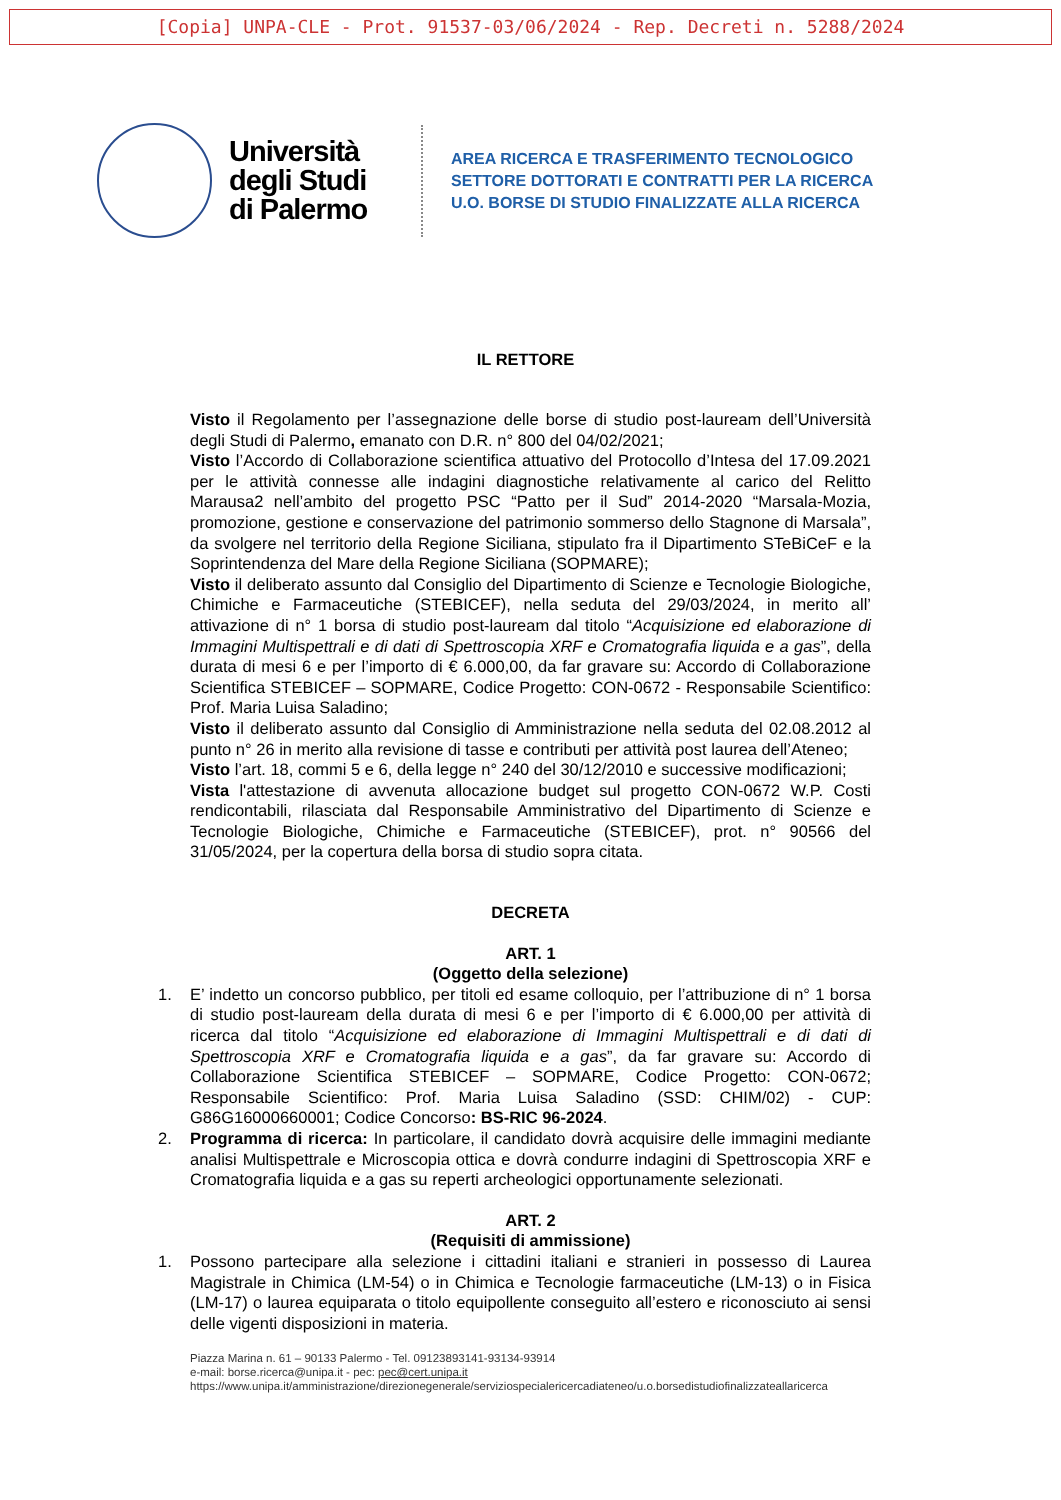[Copia] UNPA-CLE - Prot. 91537-03/06/2024 - Rep. Decreti n. 5288/2024
Università degli Studi di Palermo
AREA RICERCA E TRASFERIMENTO TECNOLOGICO
SETTORE DOTTORATI E CONTRATTI PER LA RICERCA
U.O. BORSE DI STUDIO FINALIZZATE ALLA RICERCA
IL RETTORE
Visto il Regolamento per l’assegnazione delle borse di studio post-lauream dell’Università degli Studi di Palermo, emanato con D.R. n° 800 del 04/02/2021;
Visto l’Accordo di Collaborazione scientifica attuativo del Protocollo d’Intesa del 17.09.2021 per le attività connesse alle indagini diagnostiche relativamente al carico del Relitto Marausa2 nell’ambito del progetto PSC “Patto per il Sud” 2014-2020 “Marsala-Mozia, promozione, gestione e conservazione del patrimonio sommerso dello Stagnone di Marsala”, da svolgere nel territorio della Regione Siciliana, stipulato fra il Dipartimento STeBiCeF e la Soprintendenza del Mare della Regione Siciliana (SOPMARE);
Visto il deliberato assunto dal Consiglio del Dipartimento di Scienze e Tecnologie Biologiche, Chimiche e Farmaceutiche (STEBICEF), nella seduta del 29/03/2024, in merito all’ attivazione di n° 1 borsa di studio post-lauream dal titolo “Acquisizione ed elaborazione di Immagini Multispettrali e di dati di Spettroscopia XRF e Cromatografia liquida e a gas”, della durata di mesi 6 e per l’importo di € 6.000,00, da far gravare su: Accordo di Collaborazione Scientifica STEBICEF – SOPMARE, Codice Progetto: CON-0672 - Responsabile Scientifico: Prof. Maria Luisa Saladino;
Visto il deliberato assunto dal Consiglio di Amministrazione nella seduta del 02.08.2012 al punto n° 26 in merito alla revisione di tasse e contributi per attività post laurea dell’Ateneo;
Visto l’art. 18, commi 5 e 6, della legge n° 240 del 30/12/2010 e successive modificazioni;
Vista l'attestazione di avvenuta allocazione budget sul progetto CON-0672 W.P. Costi rendicontabili, rilasciata dal Responsabile Amministrativo del Dipartimento di Scienze e Tecnologie Biologiche, Chimiche e Farmaceutiche (STEBICEF), prot. n° 90566 del 31/05/2024, per la copertura della borsa di studio sopra citata.
DECRETA
ART. 1
(Oggetto della selezione)
1. E’ indetto un concorso pubblico, per titoli ed esame colloquio, per l’attribuzione di n° 1 borsa di studio post-lauream della durata di mesi 6 e per l’importo di € 6.000,00 per attività di ricerca dal titolo “Acquisizione ed elaborazione di Immagini Multispettrali e di dati di Spettroscopia XRF e Cromatografia liquida e a gas”, da far gravare su: Accordo di Collaborazione Scientifica STEBICEF – SOPMARE, Codice Progetto: CON-0672; Responsabile Scientifico: Prof. Maria Luisa Saladino (SSD: CHIM/02) - CUP: G86G16000660001; Codice Concorso: BS-RIC 96-2024.
2. Programma di ricerca: In particolare, il candidato dovrà acquisire delle immagini mediante analisi Multispettrale e Microscopia ottica e dovrà condurre indagini di Spettroscopia XRF e Cromatografia liquida e a gas su reperti archeologici opportunamente selezionati.
ART. 2
(Requisiti di ammissione)
1. Possono partecipare alla selezione i cittadini italiani e stranieri in possesso di Laurea Magistrale in Chimica (LM-54) o in Chimica e Tecnologie farmaceutiche (LM-13) o in Fisica (LM-17) o laurea equiparata o titolo equipollente conseguito all’estero e riconosciuto ai sensi delle vigenti disposizioni in materia.
Piazza Marina n. 61 – 90133 Palermo - Tel. 09123893141-93134-93914
e-mail: borse.ricerca@unipa.it - pec: pec@cert.unipa.it
https://www.unipa.it/amministrazione/direzionegenerale/serviziospecialericercadiateneo/u.o.borsedistudiofinalizzateallaricerca